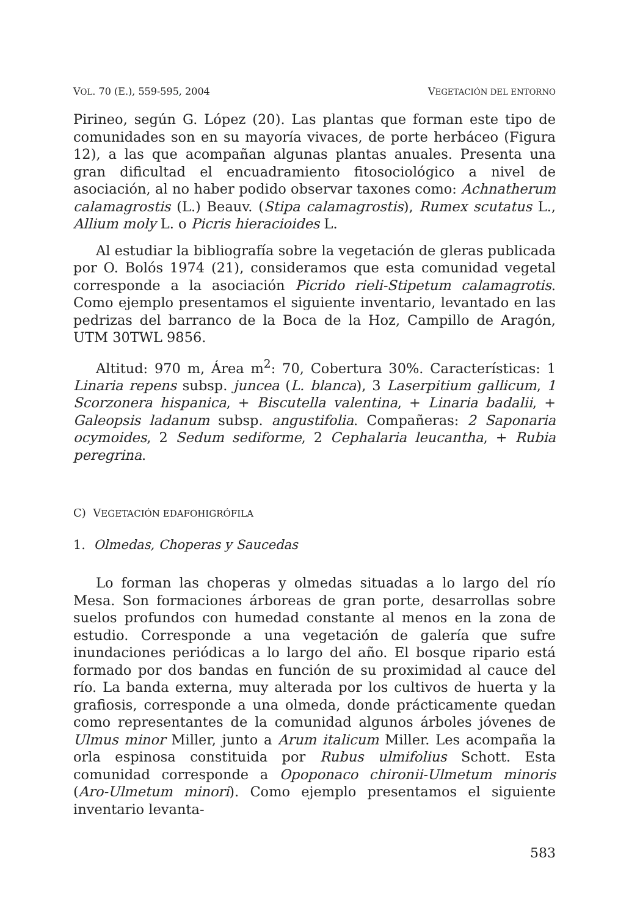VOL. 70 (E.), 559-595, 2004 VEGETACIÓN DEL ENTORNO
Pirineo, según G. López (20). Las plantas que forman este tipo de comunidades son en su mayoría vivaces, de porte herbáceo (Figura 12), a las que acompañan algunas plantas anuales. Presenta una gran dificultad el encuadramiento fitosociológico a nivel de asociación, al no haber podido observar taxones como: Achnatherum calamagrostis (L.) Beauv. (Stipa calamagrostis), Rumex scutatus L., Allium moly L. o Picris hieracioides L.
Al estudiar la bibliografía sobre la vegetación de gleras publicada por O. Bolós 1974 (21), consideramos que esta comunidad vegetal corresponde a la asociación Picrido rieli-Stipetum calamagrotis. Como ejemplo presentamos el siguiente inventario, levantado en las pedrizas del barranco de la Boca de la Hoz, Campillo de Aragón, UTM 30TWL 9856.
Altitud: 970 m, Área m<sup>2</sup>: 70, Cobertura 30%. Características: 1 Linaria repens subsp. juncea (L. blanca), 3 Laserpitium gallicum, 1 Scorzonera hispanica, + Biscutella valentina, + Linaria badalii, + Galeopsis ladanum subsp. angustifolia. Compañeras: 2 Saponaria ocymoides, 2 Sedum sediforme, 2 Cephalaria leucantha, + Rubia peregrina.
C) VEGETACIÓN EDAFOHIGRÓFILA
1. Olmedas, Choperas y Saucedas
Lo forman las choperas y olmedas situadas a lo largo del río Mesa. Son formaciones árboreas de gran porte, desarrollas sobre suelos profundos con humedad constante al menos en la zona de estudio. Corresponde a una vegetación de galería que sufre inundaciones periódicas a lo largo del año. El bosque ripario está formado por dos bandas en función de su proximidad al cauce del río. La banda externa, muy alterada por los cultivos de huerta y la grafiosis, corresponde a una olmeda, donde prácticamente quedan como representantes de la comunidad algunos árboles jóvenes de Ulmus minor Miller, junto a Arum italicum Miller. Les acompaña la orla espinosa constituida por Rubus ulmifolius Schott. Esta comunidad corresponde a Opoponaco chironii-Ulmetum minoris (Aro-Ulmetum minori). Como ejemplo presentamos el siguiente inventario levanta-
583